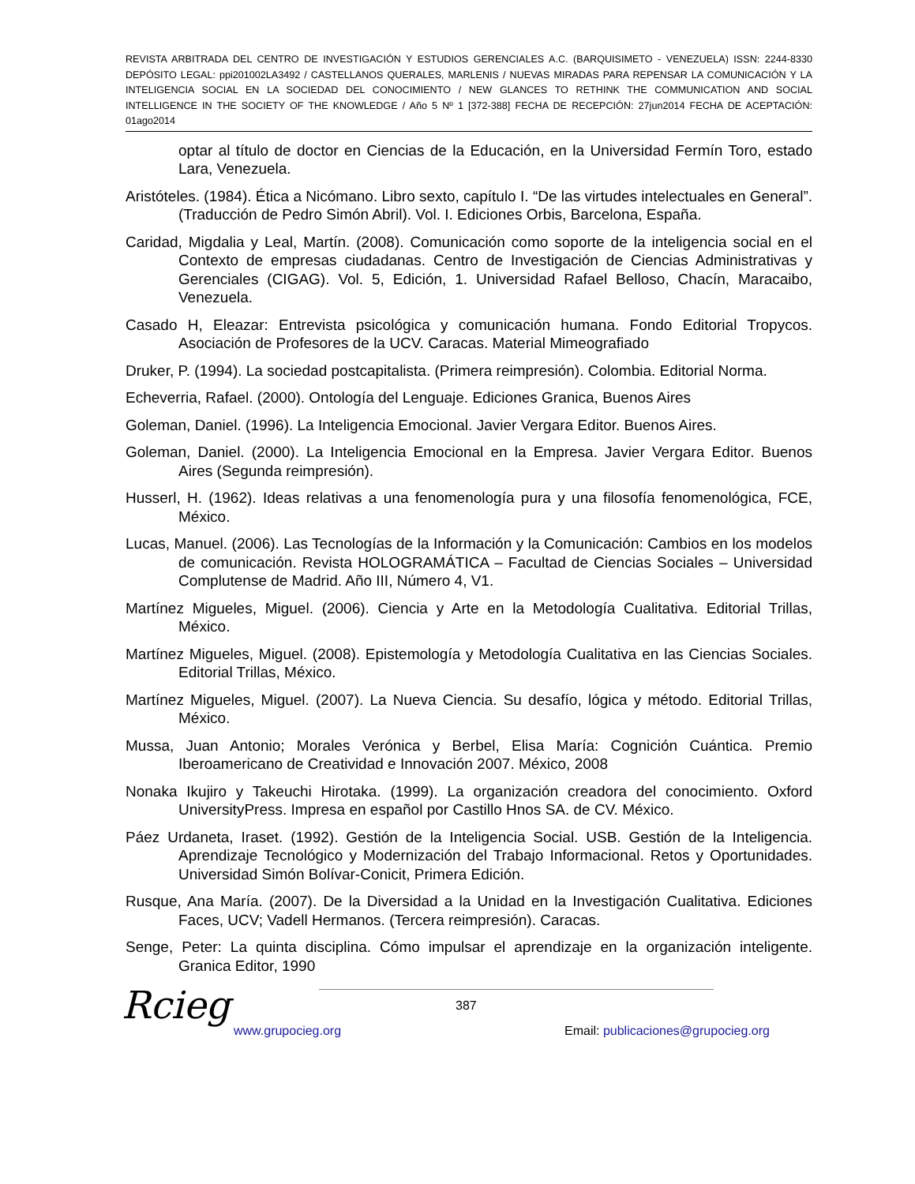REVISTA ARBITRADA DEL CENTRO DE INVESTIGACIÓN Y ESTUDIOS GERENCIALES A.C. (BARQUISIMETO - VENEZUELA) ISSN: 2244-8330 DEPÓSITO LEGAL: ppi201002LA3492 / CASTELLANOS QUERALES, MARLENIS / NUEVAS MIRADAS PARA REPENSAR LA COMUNICACIÓN Y LA INTELIGENCIA SOCIAL EN LA SOCIEDAD DEL CONOCIMIENTO / NEW GLANCES TO RETHINK THE COMMUNICATION AND SOCIAL INTELLIGENCE IN THE SOCIETY OF THE KNOWLEDGE / Año 5 Nº 1 [372-388] FECHA DE RECEPCIÓN: 27jun2014 FECHA DE ACEPTACIÓN: 01ago2014
optar al título de doctor en Ciencias de la Educación, en la Universidad Fermín Toro, estado Lara, Venezuela.
Aristóteles. (1984). Ética a Nicómano. Libro sexto, capítulo I. “De las virtudes intelectuales en General”. (Traducción de Pedro Simón Abril). Vol. I. Ediciones Orbis, Barcelona, España.
Caridad, Migdalia y Leal, Martín. (2008). Comunicación como soporte de la inteligencia social en el Contexto de empresas ciudadanas. Centro de Investigación de Ciencias Administrativas y Gerenciales (CIGAG). Vol. 5, Edición, 1. Universidad Rafael Belloso, Chacín, Maracaibo, Venezuela.
Casado H, Eleazar: Entrevista psicológica y comunicación humana. Fondo Editorial Tropycos. Asociación de Profesores de la UCV. Caracas. Material Mimeografiado
Druker, P. (1994). La sociedad postcapitalista. (Primera reimpresión). Colombia. Editorial Norma.
Echeverria, Rafael. (2000). Ontología del Lenguaje. Ediciones Granica, Buenos Aires
Goleman, Daniel. (1996). La Inteligencia Emocional. Javier Vergara Editor. Buenos Aires.
Goleman, Daniel. (2000). La Inteligencia Emocional en la Empresa. Javier Vergara Editor. Buenos Aires (Segunda reimpresión).
Husserl, H. (1962). Ideas relativas a una fenomenología pura y una filosofía fenomenológica, FCE, México.
Lucas, Manuel. (2006). Las Tecnologías de la Información y la Comunicación: Cambios en los modelos de comunicación. Revista HOLOGRAMÁTICA – Facultad de Ciencias Sociales – Universidad Complutense de Madrid. Año III, Número 4, V1.
Martínez Migueles, Miguel. (2006). Ciencia y Arte en la Metodología Cualitativa. Editorial Trillas, México.
Martínez Migueles, Miguel. (2008). Epistemología y Metodología Cualitativa en las Ciencias Sociales. Editorial Trillas, México.
Martínez Migueles, Miguel. (2007). La Nueva Ciencia. Su desafío, lógica y método. Editorial Trillas, México.
Mussa, Juan Antonio; Morales Verónica y Berbel, Elisa María: Cognición Cuántica. Premio Iberoamericano de Creatividad e Innovación 2007. México, 2008
Nonaka Ikujiro y Takeuchi Hirotaka. (1999). La organización creadora del conocimiento. Oxford UniversityPress. Impresa en español por Castillo Hnos SA. de CV. México.
Páez Urdaneta, Iraset. (1992). Gestión de la Inteligencia Social. USB. Gestión de la Inteligencia. Aprendizaje Tecnológico y Modernización del Trabajo Informacional. Retos y Oportunidades. Universidad Simón Bolívar-Conicit, Primera Edición.
Rusque, Ana María. (2007). De la Diversidad a la Unidad en la Investigación Cualitativa. Ediciones Faces, UCV; Vadell Hermanos. (Tercera reimpresión). Caracas.
Senge, Peter: La quinta disciplina. Cómo impulsar el aprendizaje en la organización inteligente. Granica Editor, 1990
Rcieg 387
www.grupocieg.org
Email: publicaciones@grupocieg.org